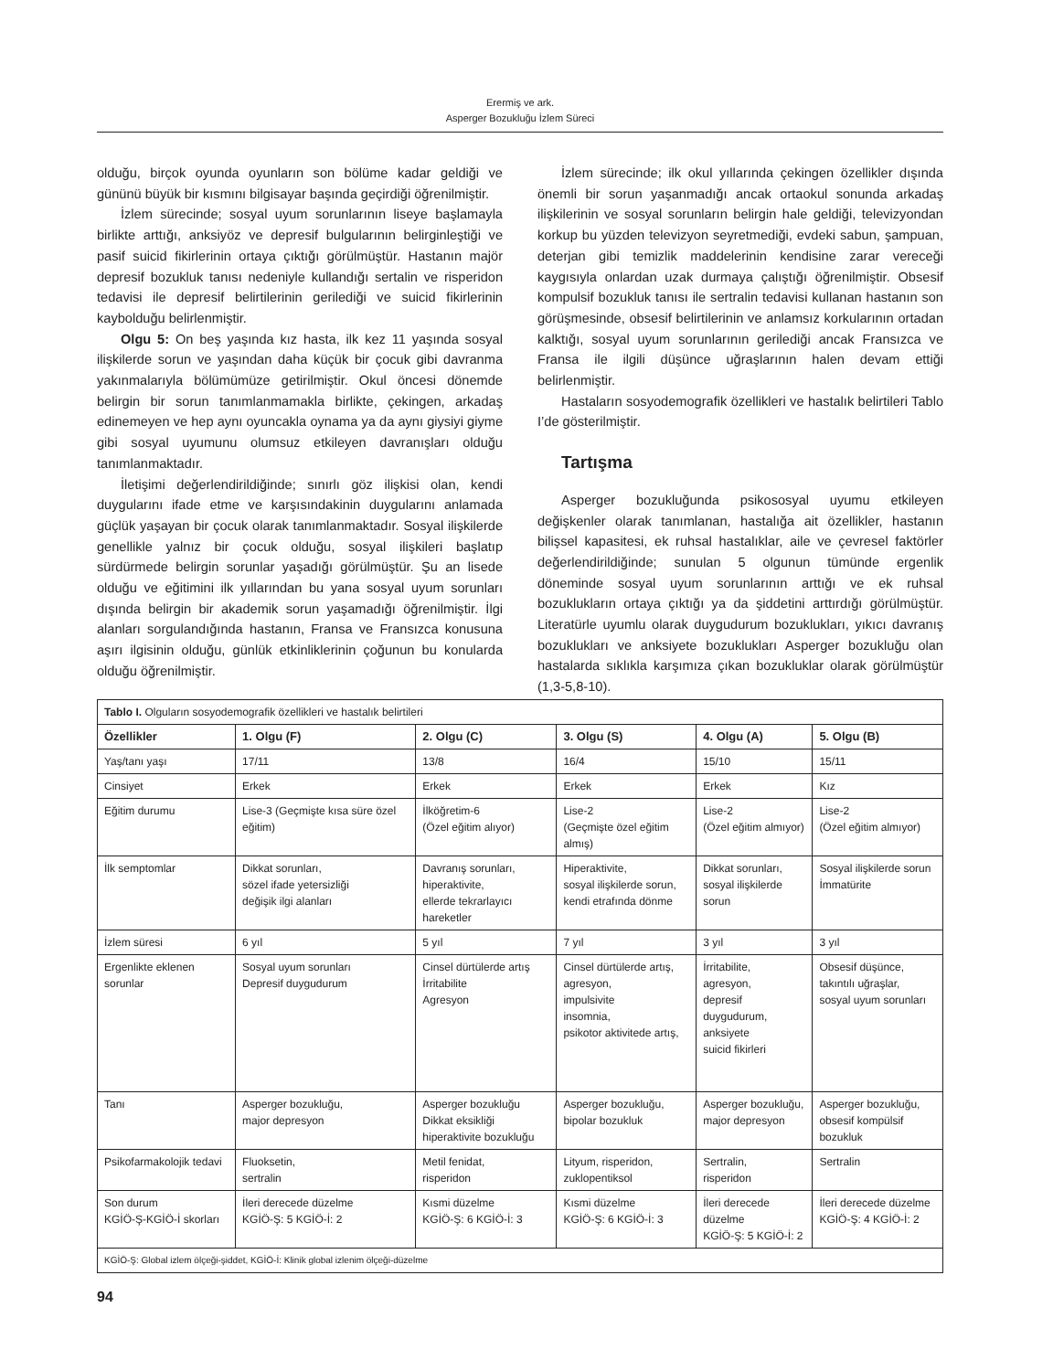Erermiş ve ark.
Asperger Bozukluğu İzlem Süreci
olduğu, birçok oyunda oyunların son bölüme kadar geldiği ve gününü büyük bir kısmını bilgisayar başında geçirdiği öğrenilmiştir.
İzlem sürecinde; sosyal uyum sorunlarının liseye başlamayla birlikte arttığı, anksiyöz ve depresif bulgularının belirginleştiği ve pasif suicid fikirlerinin ortaya çıktığı görülmüştür. Hastanın majör depresif bozukluk tanısı nedeniyle kullandığı sertalin ve risperidon tedavisi ile depresif belirtilerinin gerilediği ve suicid fikirlerinin kaybolduğu belirlenmiştir.
Olgu 5: On beş yaşında kız hasta, ilk kez 11 yaşında sosyal ilişkilerde sorun ve yaşından daha küçük bir çocuk gibi davranma yakınmalarıyla bölümümüze getirilmiştir. Okul öncesi dönemde belirgin bir sorun tanımlanmamakla birlikte, çekingen, arkadaş edinemeyen ve hep aynı oyuncakla oynama ya da aynı giysiyi giyme gibi sosyal uyumunu olumsuz etkileyen davranışları olduğu tanımlanmaktadır.
İletişimi değerlendirildiğinde; sınırlı göz ilişkisi olan, kendi duygularını ifade etme ve karşısındakinin duygularını anlamada güçlük yaşayan bir çocuk olarak tanımlanmaktadır. Sosyal ilişkilerde genellikle yalnız bir çocuk olduğu, sosyal ilişkileri başlatıp sürdürmede belirgin sorunlar yaşadığı görülmüştür. Şu an lisede olduğu ve eğitimini ilk yıllarından bu yana sosyal uyum sorunları dışında belirgin bir akademik sorun yaşamadığı öğrenilmiştir. İlgi alanları sorgulandığında hastanın, Fransa ve Fransızca konusuna aşırı ilgisinin olduğu, günlük etkinliklerinin çoğunun bu konularda olduğu öğrenilmiştir.
İzlem sürecinde; ilk okul yıllarında çekingen özellikler dışında önemli bir sorun yaşanmadığı ancak ortaokul sonunda arkadaş ilişkilerinin ve sosyal sorunların belirgin hale geldiği, televizyondan korkup bu yüzden televizyon seyretmediği, evdeki sabun, şampuan, deterjan gibi temizlik maddelerinin kendisine zarar vereceği kaygısıyla onlardan uzak durmaya çalıştığı öğrenilmiştir. Obsesif kompulsif bozukluk tanısı ile sertralin tedavisi kullanan hastanın son görüşmesinde, obsesif belirtilerinin ve anlamsız korkularının ortadan kalktığı, sosyal uyum sorunlarının gerilediği ancak Fransızca ve Fransa ile ilgili düşünce uğraşlarının halen devam ettiği belirlenmiştir.
Hastaların sosyodemografik özellikleri ve hastalık belirtileri Tablo I’de gösterilmiştir.
Tartışma
Asperger bozukluğunda psikososyal uyumu etkileyen değişkenler olarak tanımlanan, hastalığa ait özellikler, hastanın bilişsel kapasitesi, ek ruhsal hastalıklar, aile ve çevresel faktörler değerlendirildiğinde; sunulan 5 olgunun tümünde ergenlik döneminde sosyal uyum sorunlarının arttığı ve ek ruhsal bozuklukların ortaya çıktığı ya da şiddetini arttırdığı görülmüştür. Literatürle uyumlu olarak duygudurum bozuklukları, yıkıcı davranış bozuklukları ve anksiyete bozuklukları Asperger bozukluğu olan hastalarda sıklıkla karşımıza çıkan bozukluklar olarak görülmüştür (1,3-5,8-10).
| Tablo I. Olguların sosyodemografik özellikleri ve hastalık belirtileri | | | | | |
| Özellikler | 1. Olgu (F) | 2. Olgu (C) | 3. Olgu (S) | 4. Olgu (A) | 5. Olgu (B) |
| Yaş/tanı yaşı | 17/11 | 13/8 | 16/4 | 15/10 | 15/11 |
| Cinsiyet | Erkek | Erkek | Erkek | Erkek | Kız |
| Eğitim durumu | Lise-3 (Geçmişte kısa süre özel eğitim) | İlköğretim-6 (Özel eğitim alıyor) | Lise-2 (Geçmişte özel eğitim almış) | Lise-2 (Özel eğitim almıyor) | Lise-2 (Özel eğitim almıyor) |
| İlk semptomlar | Dikkat sorunları, sözel ifade yetersizliği değişik ilgi alanları | Davranış sorunları, hiperaktivite, ellerde tekrarlayıcı hareketler | Hiperaktivite, sosyal ilişkilerde sorun, kendi etrafında dönme | Dikkat sorunları, sosyal ilişkilerde sorun | Sosyal ilişkilerde sorun İmmatürite |
| İzlem süresi | 6 yıl | 5 yıl | 7 yıl | 3 yıl | 3 yıl |
| Ergenlikte eklenen sorunlar | Sosyal uyum sorunları Depresif duygudurum | Cinsel dürtülerde artış İrritabilite Agresyon | Cinsel dürtülerde artış, agresyon, impulsivite insomnia, psikotor aktivitede artış, | İrritabilite, agresyon, depresif duygudurum, anksiyete suicid fikirleri | Obsesif düşünce, takıntılı uğraşlar, sosyal uyum sorunları |
| Tanı | Asperger bozukluğu, major depresyon | Asperger bozukluğu Dikkat eksikliği hiperaktivite bozukluğu | Asperger bozukluğu, bipolar bozukluk | Asperger bozukluğu, major depresyon | Asperger bozukluğu, obsesif kompülsif bozukluk |
| Psikofarmakolojik tedavi | Fluoksetin, sertralin | Metil fenidat, risperidon | Lityum, risperidon, zuklopentiksol | Sertralin, risperidon | Sertralin |
| Son durum KGİÖ-Ş-KGİÖ-İ skorları | İleri derecede düzelme KGİÖ-Ş: 5 KGİÖ-İ: 2 | Kısmi düzelme KGİÖ-Ş: 6 KGİÖ-İ: 3 | Kısmi düzelme KGİÖ-Ş: 6 KGİÖ-İ: 3 | İleri derecede düzelme KGİÖ-Ş: 5 KGİÖ-İ: 2 | İleri derecede düzelme KGİÖ-Ş: 4 KGİÖ-İ: 2 |
| KGİÖ-Ş: Global izlem ölçeği-şiddet, KGİÖ-İ: Klinik global izlenim ölçeği-düzelme | | | | | |
94